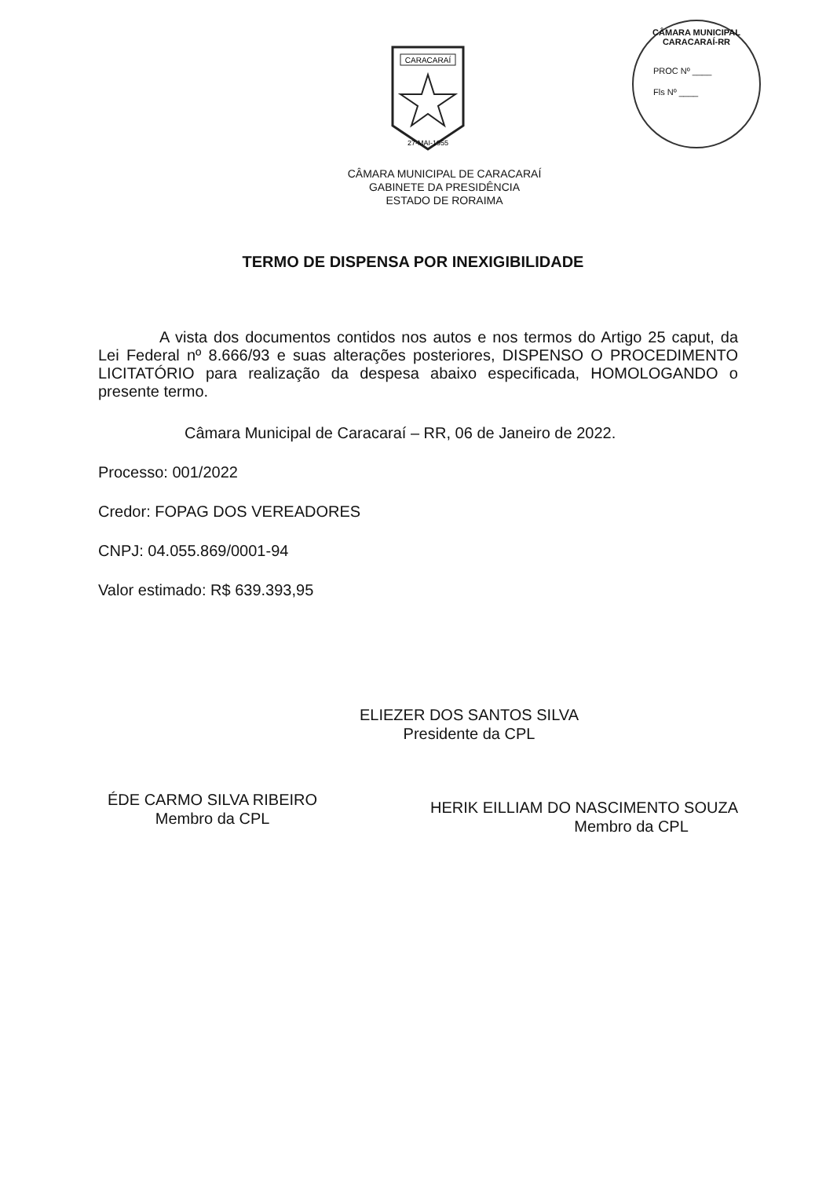CARACARAÍ
27-MAI-1955
CÂMARA MUNICIPAL CARACARAÍ-RR
PROC Nº ____
Fls Nº ____
CÂMARA MUNICIPAL DE CARACARAÍ
GABINETE DA PRESIDÊNCIA
ESTADO DE RORAIMA
TERMO DE DISPENSA POR INEXIGIBILIDADE
A vista dos documentos contidos nos autos e nos termos do Artigo 25 caput, da Lei Federal nº 8.666/93 e suas alterações posteriores, DISPENSO O PROCEDIMENTO LICITATÓRIO para realização da despesa abaixo especificada, HOMOLOGANDO o presente termo.
Câmara Municipal de Caracaraí – RR, 06 de Janeiro de 2022.
Processo: 001/2022
Credor: FOPAG DOS VEREADORES
CNPJ: 04.055.869/0001-94
Valor estimado: R$ 639.393,95
ELIEZER DOS SANTOS SILVA
Presidente da CPL
ÉDE CARMO SILVA RIBEIRO
Membro da CPL
HERIK EILLIAM DO NASCIMENTO SOUZA
Membro da CPL